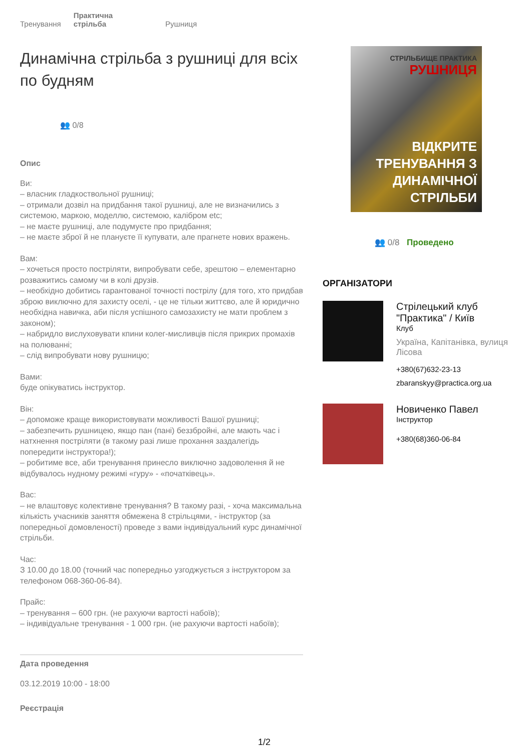Тренування Практична
стрільба Рушниця
Динамічна стрільба з рушниці для всіх по будням
👥 0/8
Опис
Ви:
– власник гладкоствольної рушниці;
– отримали дозвіл на придбання такої рушниці, але не визначились з системою, маркою, моделлю, системою, калібром etc;
– не маєте рушниці, але подумуєте про придбання;
– не маєте зброї й не плануєте її купувати, але прагнете нових вражень.
Вам:
– хочеться просто постріляти, випробувати себе, зрештою – елементарно розважитись самому чи в колі друзів.
– необхідно добитись гарантованої точності пострілу (для того, хто придбав зброю виключно для захисту оселі, - це не тільки життєво, але й юридично необхідна навичка, аби після успішного самозахисту не мати проблем з законом);
– набридло вислуховувати кпини колег-мисливців після прикрих промахів на полюванні;
– слід випробувати нову рушницю;
Вами:
буде опікуватись інструктор.
Він:
– допоможе краще використовувати можливості Вашої рушниці;
– забезпечить рушницею, якщо пан (пані) беззбройні, але мають час і натхнення постріляти (в такому разі лише прохання заздалегідь попередити інструктора!);
– робитиме все, аби тренування принесло виключно задоволення й не відбувалось нудному режимі «гуру» - «початківець».
Вас:
– не влаштовує колективне тренування? В такому разі, - хоча максимальна кількість учасників заняття обмежена 8 стрільцями, - інструктор (за попередньої домовленості) проведе з вами індивідуальний курс динамічної стрільби.
Час:
З 10.00 до 18.00 (точний час попередньо узгоджується з інструктором за телефоном 068-360-06-84).
Прайс:
– тренування – 600 грн. (не рахуючи вартості набоїв);
– індивідуальне тренування - 1 000 грн. (не рахуючи вартості набоїв);
Дата проведення
03.12.2019 10:00 - 18:00
Реєстрація
СТРІЛЬБИЩЕ ПРАКТИКА
РУШНИЦЯ
ВІДКРИТЕ ТРЕНУВАННЯ З ДИНАМІЧНОЇ СТРІЛЬБИ
👥 0/8 Проведено
ОРГАНІЗАТОРИ
Стрілецький клуб "Практика" / Київ
Клуб
Україна, Капітанівка, вулиця Лісова
+380(67)632-23-13
zbaranskyy@practica.org.ua
Новиченко Павел
Інструктор
+380(68)360-06-84
1/2